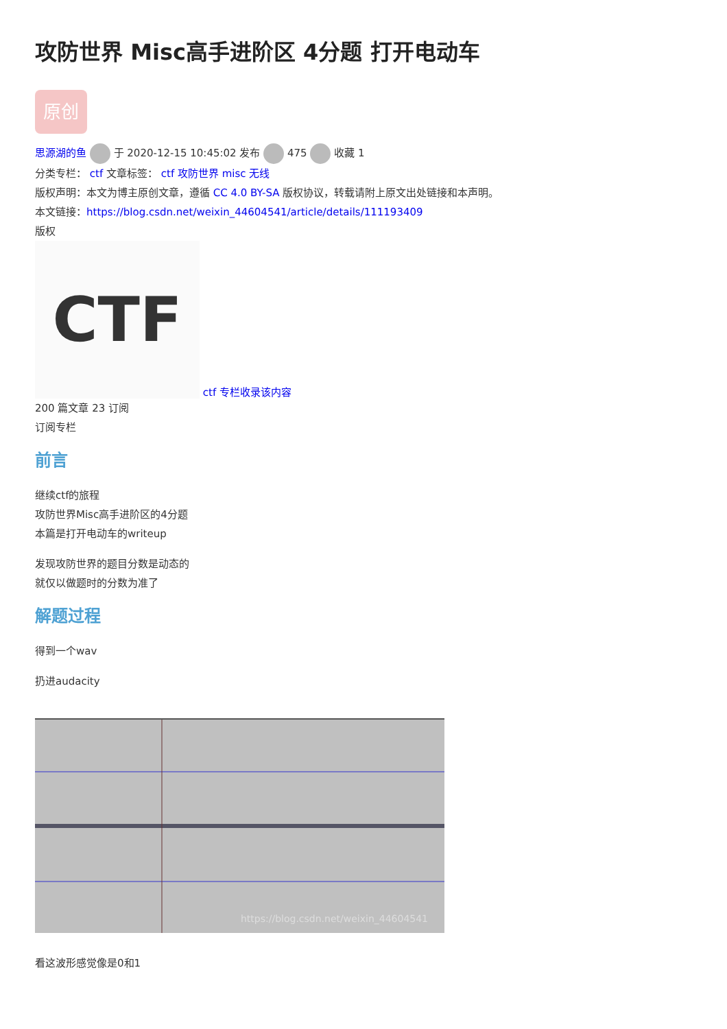攻防世界 Misc高手进阶区 4分题 打开电动车
原创
思源湖的鱼 于 2020-12-15 10:45:02 发布 475 收藏 1
分类专栏： ctf 文章标签： ctf 攻防世界 misc 无线
版权声明：本文为博主原创文章，遵循 CC 4.0 BY-SA 版权协议，转载请附上原文出处链接和本声明。
本文链接：https://blog.csdn.net/weixin_44604541/article/details/111193409
版权
CTF ctf 专栏收录该内容
200 篇文章 23 订阅
订阅专栏
前言
继续ctf的旅程
攻防世界Misc高手进阶区的4分题
本篇是打开电动车的writeup
发现攻防世界的题目分数是动态的
就仅以做题时的分数为准了
解题过程
得到一个wav
扔进audacity
https://blog.csdn.net/weixin_44604541
看这波形感觉像是0和1